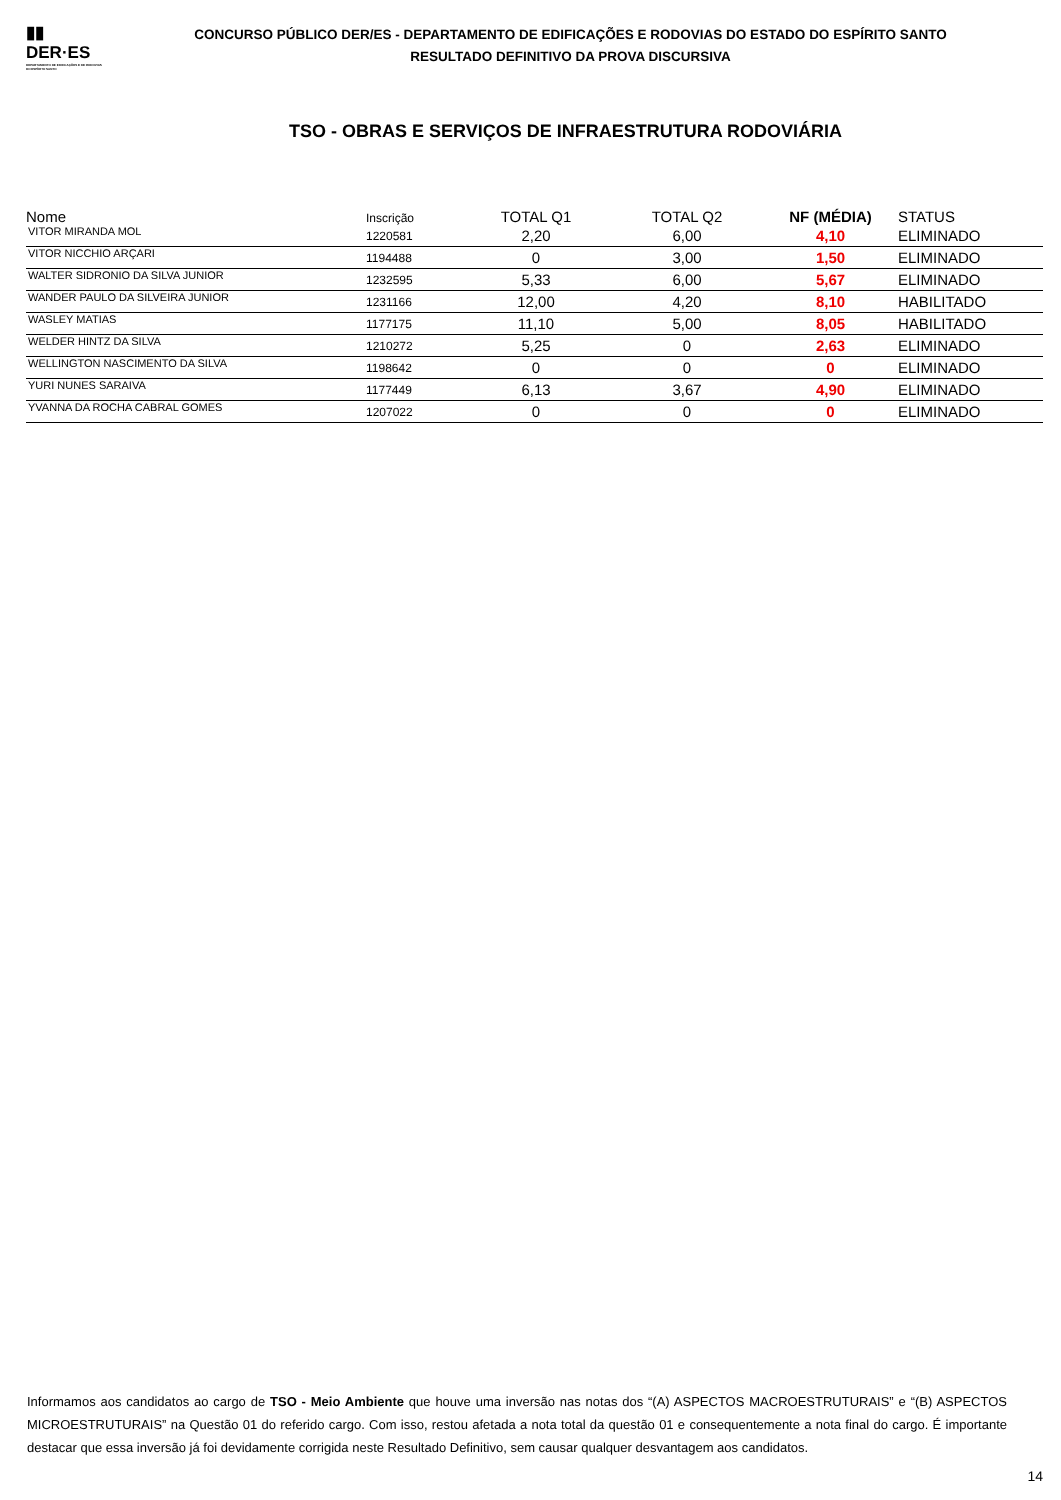▮▮
DER·ES
DEPARTAMENTO DE EDIFICAÇÕES E DE RODOVIAS DO ESPÍRITO SANTO
CONCURSO PÚBLICO DER/ES - DEPARTAMENTO DE EDIFICAÇÕES E RODOVIAS DO ESTADO DO ESPÍRITO SANTO
RESULTADO DEFINITIVO DA PROVA DISCURSIVA
TSO - OBRAS E SERVIÇOS DE INFRAESTRUTURA RODOVIÁRIA
| Nome | Inscrição | TOTAL Q1 | TOTAL Q2 | NF (MÉDIA) | STATUS |
| --- | --- | --- | --- | --- | --- |
| VITOR MIRANDA MOL | 1220581 | 2,20 | 6,00 | 4,10 | ELIMINADO |
| VITOR NICCHIO ARÇARI | 1194488 | 0 | 3,00 | 1,50 | ELIMINADO |
| WALTER SIDRONIO DA SILVA JUNIOR | 1232595 | 5,33 | 6,00 | 5,67 | ELIMINADO |
| WANDER PAULO DA SILVEIRA JUNIOR | 1231166 | 12,00 | 4,20 | 8,10 | HABILITADO |
| WASLEY MATIAS | 1177175 | 11,10 | 5,00 | 8,05 | HABILITADO |
| WELDER HINTZ DA SILVA | 1210272 | 5,25 | 0 | 2,63 | ELIMINADO |
| WELLINGTON NASCIMENTO DA SILVA | 1198642 | 0 | 0 | 0 | ELIMINADO |
| YURI NUNES SARAIVA | 1177449 | 6,13 | 3,67 | 4,90 | ELIMINADO |
| YVANNA DA ROCHA CABRAL GOMES | 1207022 | 0 | 0 | 0 | ELIMINADO |
Informamos aos candidatos ao cargo de TSO - Meio Ambiente que houve uma inversão nas notas dos “(A) ASPECTOS MACROESTRUTURAIS” e “(B) ASPECTOS MICROESTRUTURAIS” na Questão 01 do referido cargo. Com isso, restou afetada a nota total da questão 01 e consequentemente a nota final do cargo. É importante destacar que essa inversão já foi devidamente corrigida neste Resultado Definitivo, sem causar qualquer desvantagem aos candidatos.
14